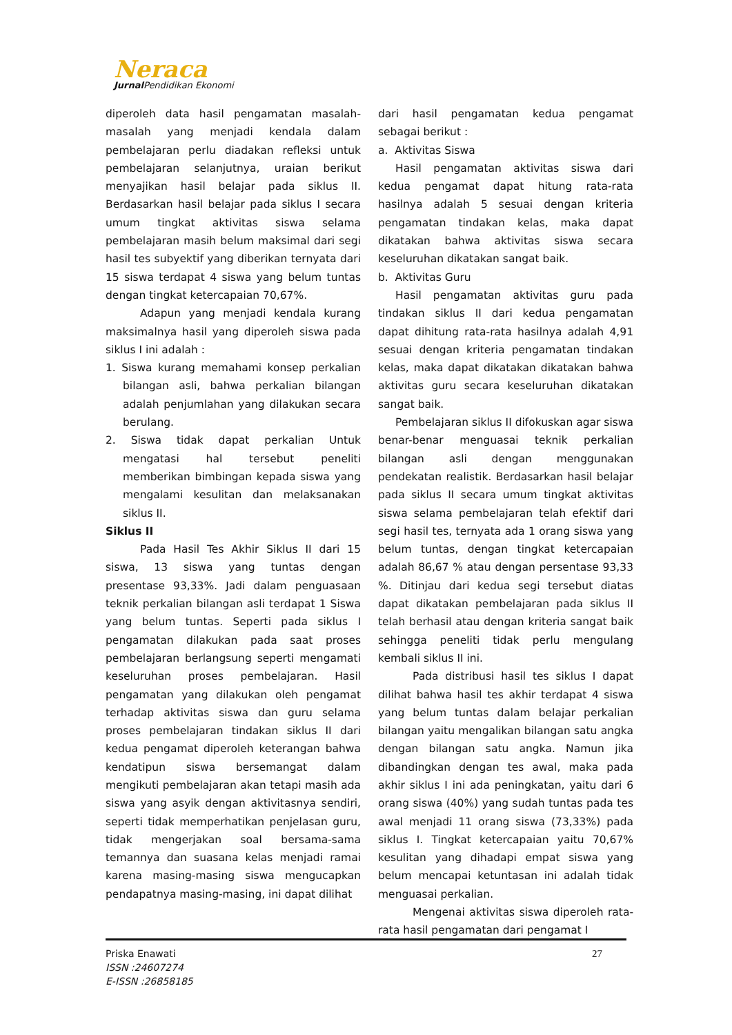Neraca
Jurnal Pendidikan Ekonomi
diperoleh data hasil pengamatan masalah-masalah yang menjadi kendala dalam pembelajaran perlu diadakan refleksi untuk pembelajaran selanjutnya, uraian berikut menyajikan hasil belajar pada siklus II. Berdasarkan hasil belajar pada siklus I secara umum tingkat aktivitas siswa selama pembelajaran masih belum maksimal dari segi hasil tes subyektif yang diberikan ternyata dari 15 siswa terdapat 4 siswa yang belum tuntas dengan tingkat ketercapaian 70,67%.
Adapun yang menjadi kendala kurang maksimalnya hasil yang diperoleh siswa pada siklus I ini adalah :
1. Siswa kurang memahami konsep perkalian bilangan asli, bahwa perkalian bilangan adalah penjumlahan yang dilakukan secara berulang.
2. Siswa tidak dapat perkalian Untuk mengatasi hal tersebut peneliti memberikan bimbingan kepada siswa yang mengalami kesulitan dan melaksanakan siklus II.
Siklus II
Pada Hasil Tes Akhir Siklus II dari 15 siswa, 13 siswa yang tuntas dengan presentase 93,33%. Jadi dalam penguasaan teknik perkalian bilangan asli terdapat 1 Siswa yang belum tuntas. Seperti pada siklus I pengamatan dilakukan pada saat proses pembelajaran berlangsung seperti mengamati keseluruhan proses pembelajaran. Hasil pengamatan yang dilakukan oleh pengamat terhadap aktivitas siswa dan guru selama proses pembelajaran tindakan siklus II dari kedua pengamat diperoleh keterangan bahwa kendatipun siswa bersemangat dalam mengikuti pembelajaran akan tetapi masih ada siswa yang asyik dengan aktivitasnya sendiri, seperti tidak memperhatikan penjelasan guru, tidak mengerjakan soal bersama-sama temannya dan suasana kelas menjadi ramai karena masing-masing siswa mengucapkan pendapatnya masing-masing, ini dapat dilihat
dari hasil pengamatan kedua pengamat sebagai berikut :
a. Aktivitas Siswa
Hasil pengamatan aktivitas siswa dari kedua pengamat dapat hitung rata-rata hasilnya adalah 5 sesuai dengan kriteria pengamatan tindakan kelas, maka dapat dikatakan bahwa aktivitas siswa secara keseluruhan dikatakan sangat baik.
b. Aktivitas Guru
Hasil pengamatan aktivitas guru pada tindakan siklus II dari kedua pengamatan dapat dihitung rata-rata hasilnya adalah 4,91 sesuai dengan kriteria pengamatan tindakan kelas, maka dapat dikatakan dikatakan bahwa aktivitas guru secara keseluruhan dikatakan sangat baik.
Pembelajaran siklus II difokuskan agar siswa benar-benar menguasai teknik perkalian bilangan asli dengan menggunakan pendekatan realistik. Berdasarkan hasil belajar pada siklus II secara umum tingkat aktivitas siswa selama pembelajaran telah efektif dari segi hasil tes, ternyata ada 1 orang siswa yang belum tuntas, dengan tingkat ketercapaian adalah 86,67 % atau dengan persentase 93,33 %. Ditinjau dari kedua segi tersebut diatas dapat dikatakan pembelajaran pada siklus II telah berhasil atau dengan kriteria sangat baik sehingga peneliti tidak perlu mengulang kembali siklus II ini.
Pada distribusi hasil tes siklus I dapat dilihat bahwa hasil tes akhir terdapat 4 siswa yang belum tuntas dalam belajar perkalian bilangan yaitu mengalikan bilangan satu angka dengan bilangan satu angka. Namun jika dibandingkan dengan tes awal, maka pada akhir siklus I ini ada peningkatan, yaitu dari 6 orang siswa (40%) yang sudah tuntas pada tes awal menjadi 11 orang siswa (73,33%) pada siklus I. Tingkat ketercapaian yaitu 70,67% kesulitan yang dihadapi empat siswa yang belum mencapai ketuntasan ini adalah tidak menguasai perkalian.
Mengenai aktivitas siswa diperoleh rata-rata hasil pengamatan dari pengamat I
27
Priska Enawati
ISSN :24607274
E-ISSN :26858185